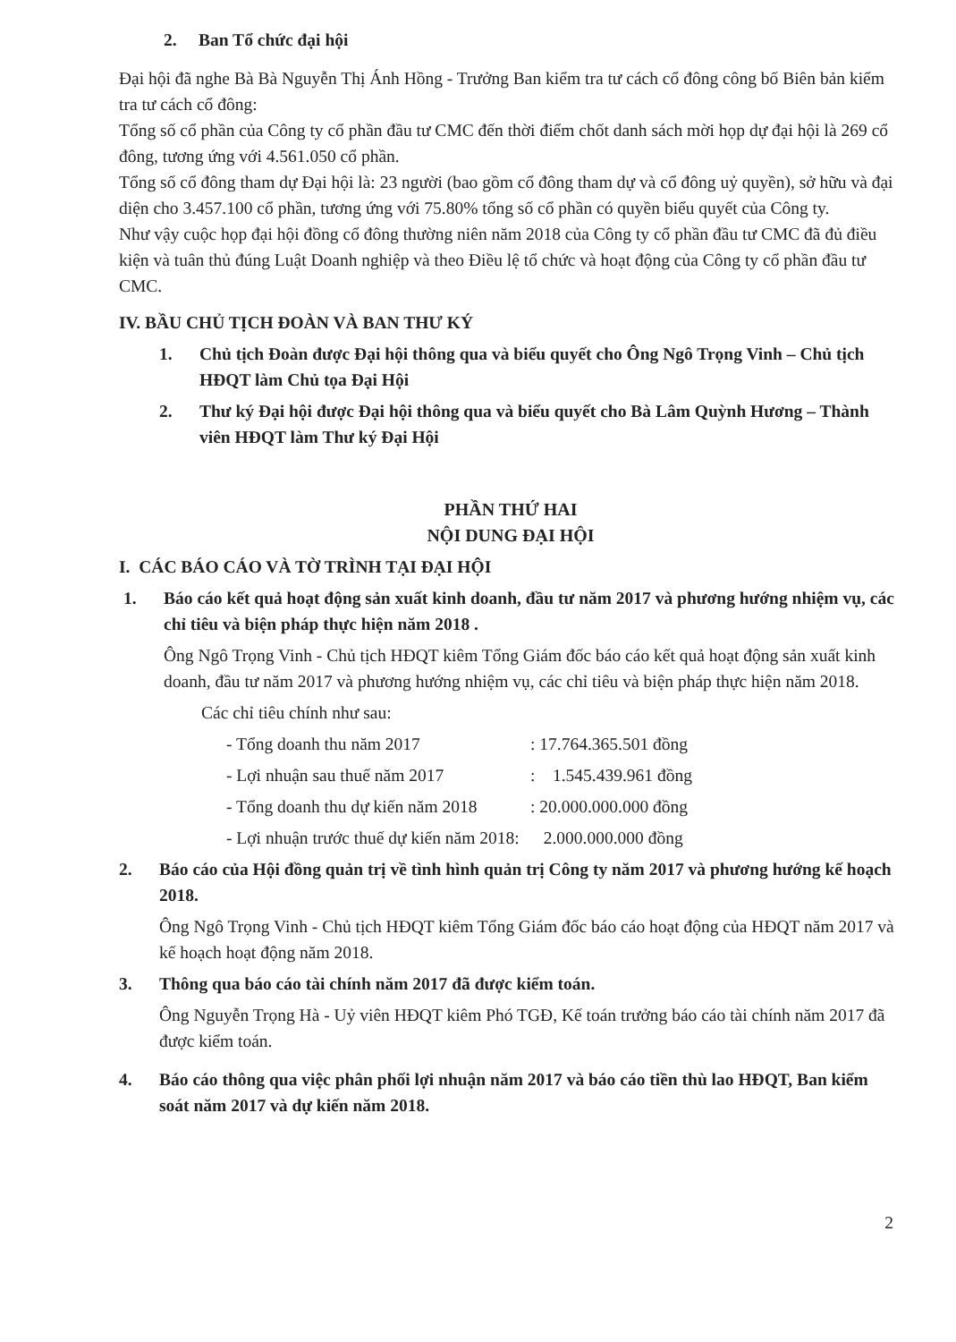2. Ban Tổ chức đại hội
Đại hội đã nghe Bà Bà Nguyễn Thị Ánh Hồng - Trưởng Ban kiểm tra tư cách cổ đông công bố Biên bản kiểm tra tư cách cổ đông:
Tổng số cổ phần của Công ty cổ phần đầu tư CMC đến thời điểm chốt danh sách mời họp dự đại hội là 269 cổ đông, tương ứng với 4.561.050 cổ phần.
Tổng số cổ đông tham dự Đại hội là: 23 người (bao gồm cổ đông tham dự và cổ đông uỷ quyền), sở hữu và đại diện cho 3.457.100 cổ phần, tương ứng với 75.80% tổng số cổ phần có quyền biểu quyết của Công ty.
Như vậy cuộc họp đại hội đồng cổ đông thường niên năm 2018 của Công ty cổ phần đầu tư CMC đã đủ điều kiện và tuân thủ đúng Luật Doanh nghiệp và theo Điều lệ tổ chức và hoạt động của Công ty cổ phần đầu tư CMC.
IV. BẦU CHỦ TỊCH ĐOÀN VÀ BAN THƯ KÝ
1. Chủ tịch Đoàn được Đại hội thông qua và biểu quyết cho Ông Ngô Trọng Vinh – Chủ tịch HĐQT làm Chủ tọa Đại Hội
2. Thư ký Đại hội được Đại hội thông qua và biểu quyết cho Bà Lâm Quỳnh Hương – Thành viên HĐQT làm Thư ký Đại Hội
PHẦN THỨ HAI
NỘI DUNG ĐẠI HỘI
I. CÁC BÁO CÁO VÀ TỜ TRÌNH TẠI ĐẠI HỘI
1. Báo cáo kết quả hoạt động sản xuất kinh doanh, đầu tư năm 2017 và phương hướng nhiệm vụ, các chỉ tiêu và biện pháp thực hiện năm 2018 .
Ông Ngô Trọng Vinh - Chủ tịch HĐQT kiêm Tổng Giám đốc báo cáo kết quả hoạt động sản xuất kinh doanh, đầu tư năm 2017 và phương hướng nhiệm vụ, các chỉ tiêu và biện pháp thực hiện năm 2018.
Các chỉ tiêu chính như sau:
- Tổng doanh thu năm 2017: 17.764.365.501 đồng
- Lợi nhuận sau thuế năm 2017: 1.545.439.961 đồng
- Tổng doanh thu dự kiến năm 2018: 20.000.000.000 đồng
- Lợi nhuận trước thuế dự kiến năm 2018: 2.000.000.000 đồng
2. Báo cáo của Hội đồng quản trị về tình hình quản trị Công ty năm 2017 và phương hướng kế hoạch 2018.
Ông Ngô Trọng Vinh - Chủ tịch HĐQT kiêm Tổng Giám đốc báo cáo hoạt động của HĐQT năm 2017 và kế hoạch hoạt động năm 2018.
3. Thông qua báo cáo tài chính năm 2017 đã được kiểm toán.
Ông Nguyễn Trọng Hà - Uỷ viên HĐQT kiêm Phó TGĐ, Kế toán trưởng báo cáo tài chính năm 2017 đã được kiểm toán.
4. Báo cáo thông qua việc phân phối lợi nhuận năm 2017 và báo cáo tiền thù lao HĐQT, Ban kiểm soát năm 2017 và dự kiến năm 2018.
2